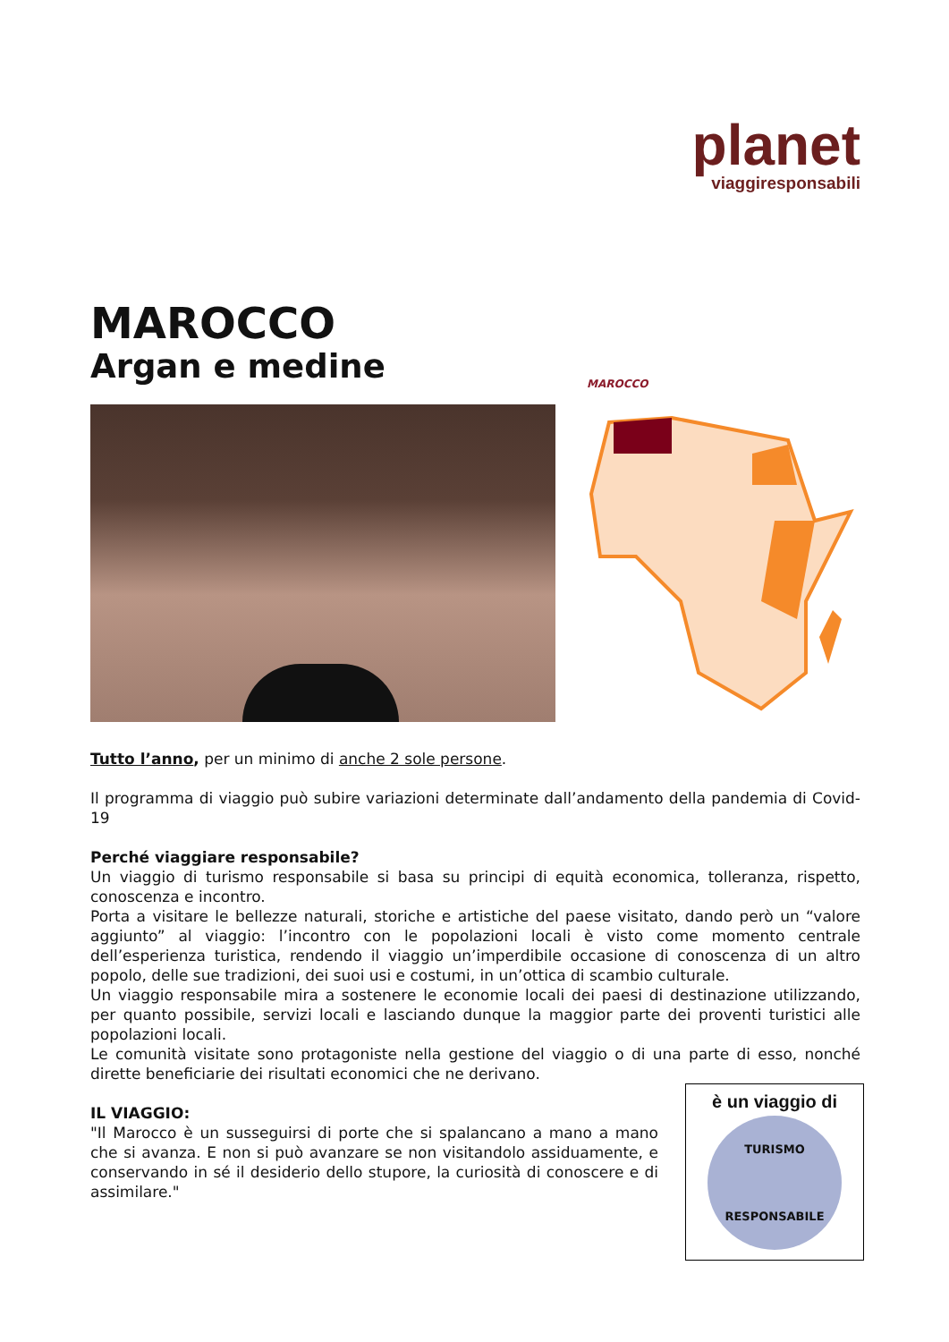planet
viaggiresponsabili
MAROCCO
Argan e medine
MAROCCO
Tutto l’anno, per un minimo di anche 2 sole persone.
Il programma di viaggio può subire variazioni determinate dall’andamento della pandemia di Covid-19
Perché viaggiare responsabile?
Un viaggio di turismo responsabile si basa su principi di equità economica, tolleranza, rispetto, conoscenza e incontro.
Porta a visitare le bellezze naturali, storiche e artistiche del paese visitato, dando però un “valore aggiunto” al viaggio: l’incontro con le popolazioni locali è visto come momento centrale dell’esperienza turistica, rendendo il viaggio un’imperdibile occasione di conoscenza di un altro popolo, delle sue tradizioni, dei suoi usi e costumi, in un’ottica di scambio culturale.
Un viaggio responsabile mira a sostenere le economie locali dei paesi di destinazione utilizzando, per quanto possibile, servizi locali e lasciando dunque la maggior parte dei proventi turistici alle popolazioni locali.
Le comunità visitate sono protagoniste nella gestione del viaggio o di una parte di esso, nonché dirette beneficiarie dei risultati economici che ne derivano.
è un viaggio di
TURISMO
RESPONSABILE
IL VIAGGIO:
"Il Marocco è un susseguirsi di porte che si spalancano a mano a mano che si avanza. E non si può avanzare se non visitandolo assiduamente, e conservando in sé il desiderio dello stupore, la curiosità di conoscere e di assimilare."